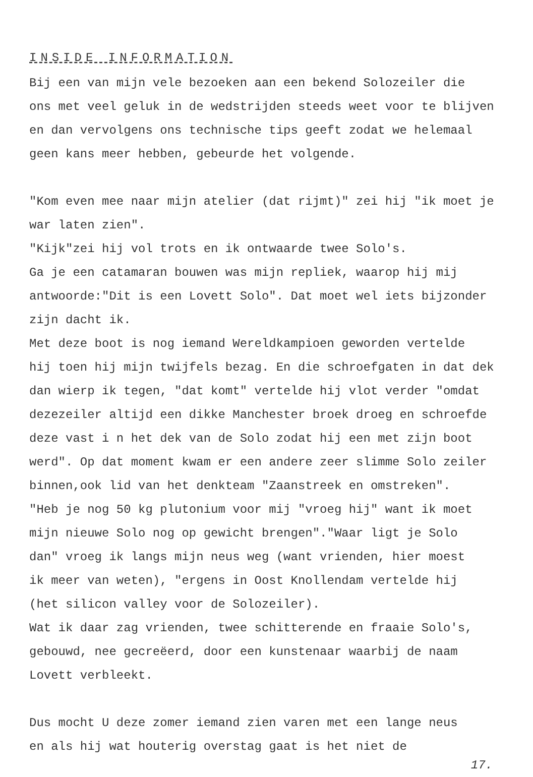INSIDE INFORMATION
Bij een van mijn vele bezoeken aan een bekend Solozeiler die
ons met veel geluk in de wedstrijden steeds weet voor te blijven
en dan vervolgens ons technische tips geeft zodat we helemaal
geen kans meer hebben, gebeurde het volgende.
"Kom even mee naar mijn atelier (dat rijmt)" zei hij "ik moet je
war laten zien".
"Kijk"zei hij vol trots en ik ontwaarde twee Solo's.
Ga je een catamaran bouwen was mijn repliek, waarop hij mij
antwoorde:"Dit is een Lovett Solo". Dat moet wel iets bijzonder
zijn dacht ik.
Met deze boot is nog iemand Wereldkampioen geworden vertelde
hij toen hij mijn twijfels bezag. En die schroefgaten in dat dek
dan wierp ik tegen, "dat komt" vertelde hij vlot verder "omdat
dezezeiler altijd een dikke Manchester broek droeg en schroefde
deze vast i n het dek van de Solo zodat hij een met zijn boot
werd". Op dat moment kwam er een andere zeer slimme Solo zeiler
binnen,ook lid van het denkteam "Zaanstreek en omstreken".
"Heb je nog 50 kg plutonium voor mij "vroeg hij" want ik moet
mijn nieuwe Solo nog op gewicht brengen"."Waar ligt je Solo
dan" vroeg ik langs mijn neus weg (want vrienden, hier moest
ik meer van weten), "ergens in Oost Knollendam vertelde hij
(het silicon valley voor de Solozeiler).
Wat ik daar zag vrienden, twee schitterende en fraaie Solo's,
gebouwd, nee gecreëerd, door een kunstenaar waarbij de naam
Lovett verbleekt.
Dus mocht U deze zomer iemand zien varen met een lange neus
en als hij wat houterig overstag gaat is het niet de
17.